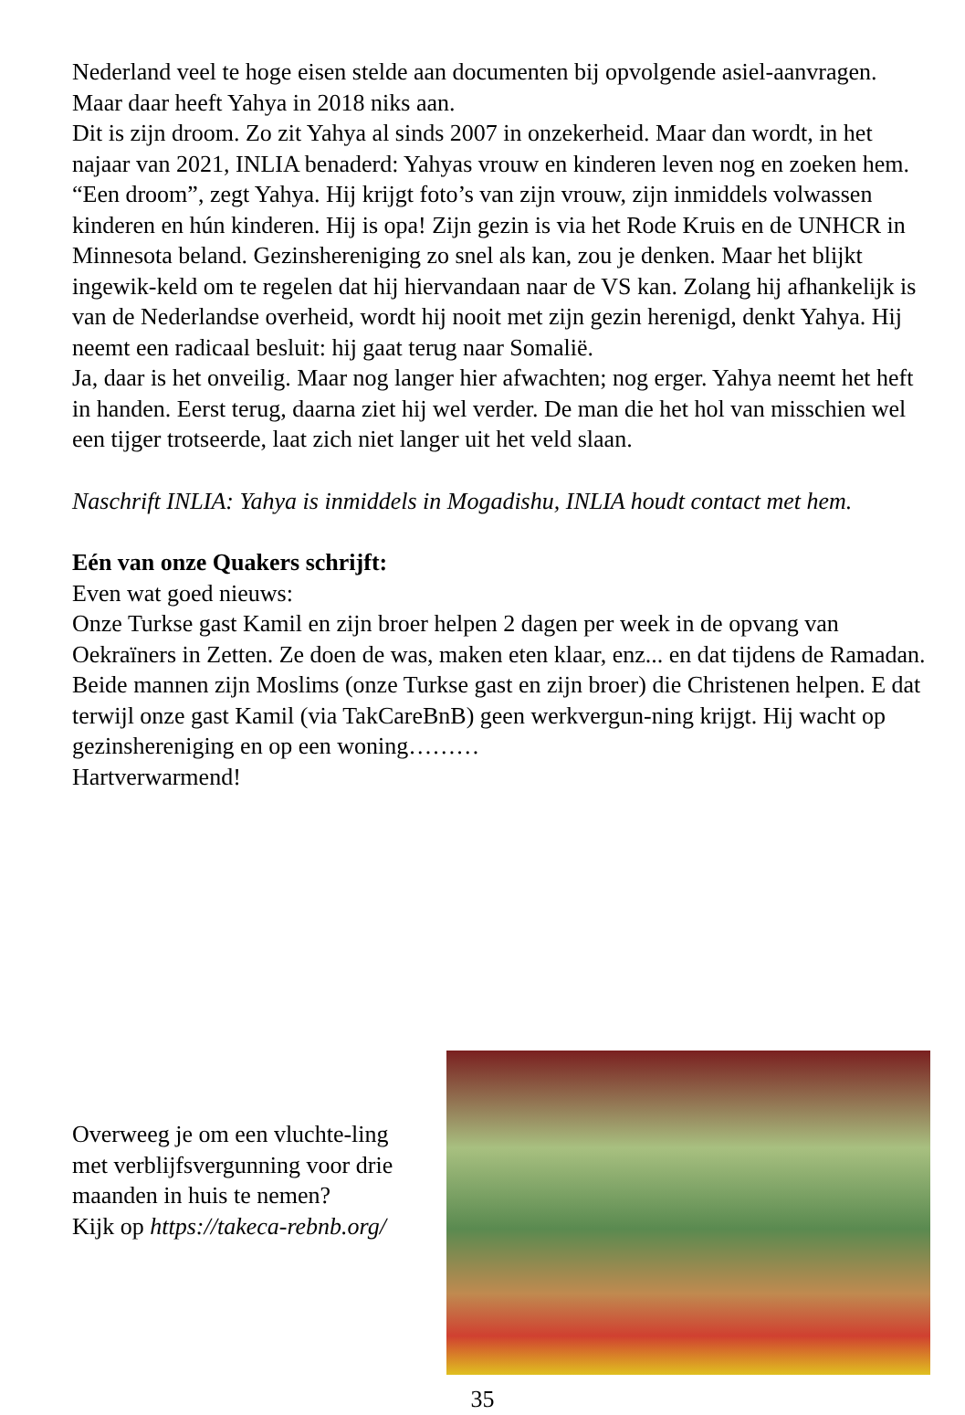Nederland veel te hoge eisen stelde aan documenten bij opvolgende asiel-aanvragen. Maar daar heeft Yahya in 2018 niks aan.
Dit is zijn droom. Zo zit Yahya al sinds 2007 in onzekerheid. Maar dan wordt, in het najaar van 2021, INLIA benaderd: Yahyas vrouw en kinderen leven nog en zoeken hem. “Een droom”, zegt Yahya. Hij krijgt foto’s van zijn vrouw, zijn inmiddels volwassen kinderen en hún kinderen. Hij is opa! Zijn gezin is via het Rode Kruis en de UNHCR in Minnesota beland. Gezinshereniging zo snel als kan, zou je denken. Maar het blijkt ingewik-keld om te regelen dat hij hiervandaan naar de VS kan. Zolang hij afhankelijk is van de Nederlandse overheid, wordt hij nooit met zijn gezin herenigd, denkt Yahya. Hij neemt een radicaal besluit: hij gaat terug naar Somalië.
Ja, daar is het onveilig. Maar nog langer hier afwachten; nog erger. Yahya neemt het heft in handen. Eerst terug, daarna ziet hij wel verder. De man die het hol van misschien wel een tijger trotseerde, laat zich niet langer uit het veld slaan.
Naschrift INLIA: Yahya is inmiddels in Mogadishu, INLIA houdt contact met hem.
Eén van onze Quakers schrijft:
Even wat goed nieuws:
Onze Turkse gast Kamil en zijn broer helpen 2 dagen per week in de opvang van Oekraïners in Zetten. Ze doen de was, maken eten klaar, enz... en dat tijdens de Ramadan.
Beide mannen zijn Moslims (onze Turkse gast en zijn broer) die Christenen helpen. E dat terwijl onze gast Kamil (via TakCareBnB) geen werkvergun-ning krijgt. Hij wacht op gezinshereniging en op een woning………
Hartverwarmend!
Overweeg je om een vluchte-ling met verblijfsvergunning voor drie maanden in huis te nemen?
Kijk op https://takeca-rebnb.org/
35